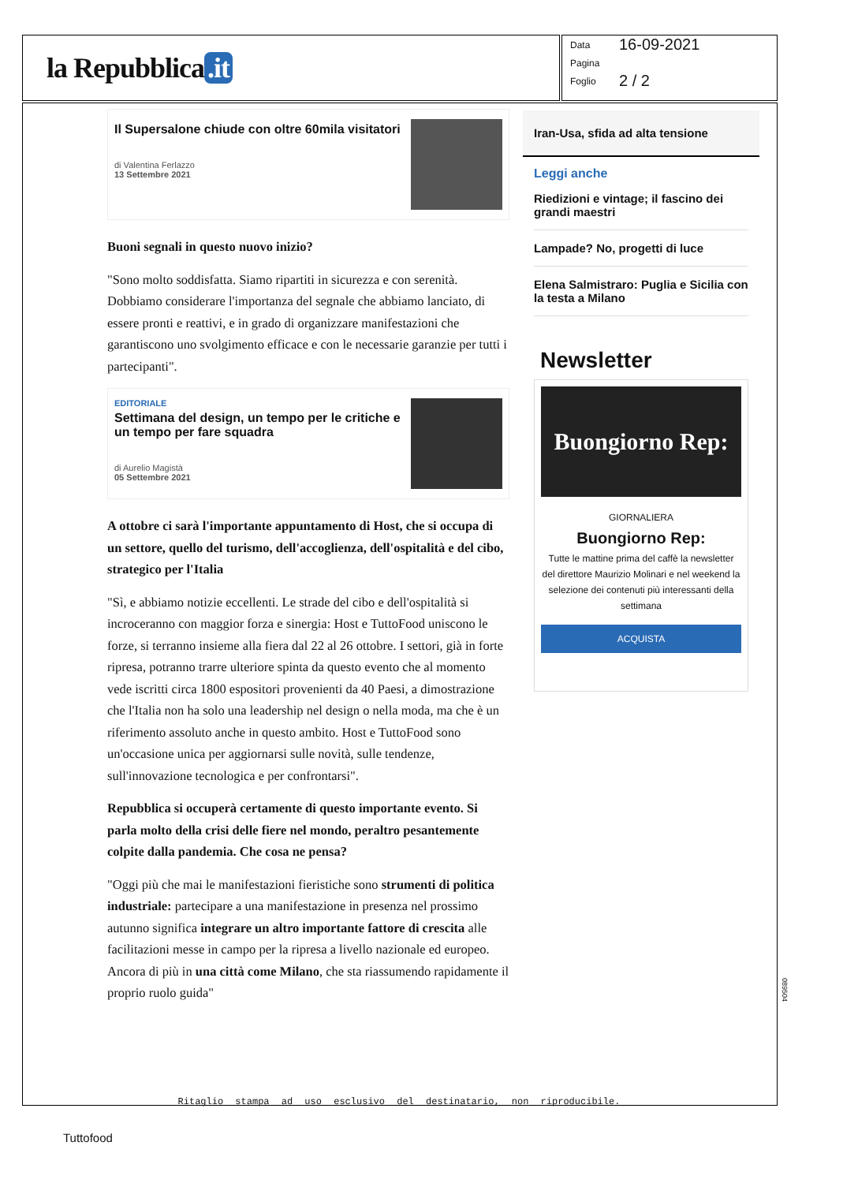la Repubblica.it
Data 16-09-2021
Pagina
Foglio 2 / 2
Il Supersalone chiude con oltre 60mila visitatori
di Valentina Ferlazzo
13 Settembre 2021
Buoni segnali in questo nuovo inizio?
"Sono molto soddisfatta. Siamo ripartiti in sicurezza e con serenità. Dobbiamo considerare l'importanza del segnale che abbiamo lanciato, di essere pronti e reattivi, e in grado di organizzare manifestazioni che garantiscono uno svolgimento efficace e con le necessarie garanzie per tutti i partecipanti".
EDITORIALE
Settimana del design, un tempo per le critiche e un tempo per fare squadra
di Aurelio Magistà
05 Settembre 2021
A ottobre ci sarà l'importante appuntamento di Host, che si occupa di un settore, quello del turismo, dell'accoglienza, dell'ospitalità e del cibo, strategico per l'Italia
"Sì, e abbiamo notizie eccellenti. Le strade del cibo e dell'ospitalità si incroceranno con maggior forza e sinergia: Host e TuttoFood uniscono le forze, si terranno insieme alla fiera dal 22 al 26 ottobre. I settori, già in forte ripresa, potranno trarre ulteriore spinta da questo evento che al momento vede iscritti circa 1800 espositori provenienti da 40 Paesi, a dimostrazione che l'Italia non ha solo una leadership nel design o nella moda, ma che è un riferimento assoluto anche in questo ambito. Host e TuttoFood sono un'occasione unica per aggiornarsi sulle novità, sulle tendenze, sull'innovazione tecnologica e per confrontarsi".
Repubblica si occuperà certamente di questo importante evento. Si parla molto della crisi delle fiere nel mondo, peraltro pesantemente colpite dalla pandemia. Che cosa ne pensa?
"Oggi più che mai le manifestazioni fieristiche sono strumenti di politica industriale: partecipare a una manifestazione in presenza nel prossimo autunno significa integrare un altro importante fattore di crescita alle facilitazioni messe in campo per la ripresa a livello nazionale ed europeo. Ancora di più in una città come Milano, che sta riassumendo rapidamente il proprio ruolo guida"
Iran-Usa, sfida ad alta tensione
Leggi anche
Riedizioni e vintage; il fascino dei grandi maestri
Lampade? No, progetti di luce
Elena Salmistraro: Puglia e Sicilia con la testa a Milano
Newsletter
Buongiorno Rep:
GIORNALIERA
Buongiorno Rep:
Tutte le mattine prima del caffè la newsletter del direttore Maurizio Molinari e nel weekend la selezione dei contenuti più interessanti della settimana
ACQUISTA
Ritaglio stampa ad uso esclusivo del destinatario, non riproducibile.
Tuttofood
089504